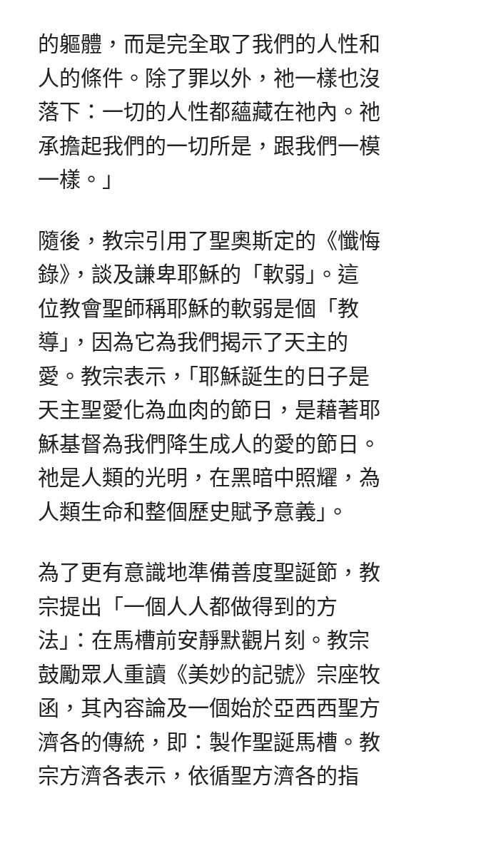的軀體，而是完全取了我們的人性和
人的條件。除了罪以外，祂一樣也沒
落下：一切的人性都蘊藏在祂內。祂
承擔起我們的一切所是，跟我們一模
一樣。」
隨後，教宗引用了聖奧斯定的《懺悔
錄》，談及謙卑耶穌的「軟弱」。這
位教會聖師稱耶穌的軟弱是個「教
導」，因為它為我們揭示了天主的
愛。教宗表示，「耶穌誕生的日子是
天主聖愛化為血肉的節日，是藉著耶
穌基督為我們降生成人的愛的節日。
祂是人類的光明，在黑暗中照耀，為
人類生命和整個歷史賦予意義」。
為了更有意識地準備善度聖誕節，教
宗提出「一個人人都做得到的方
法」：在馬槽前安靜默觀片刻。教宗
鼓勵眾人重讀《美妙的記號》宗座牧
函，其內容論及一個始於亞西西聖方
濟各的傳統，即：製作聖誕馬槽。教
宗方濟各表示，依循聖方濟各的指